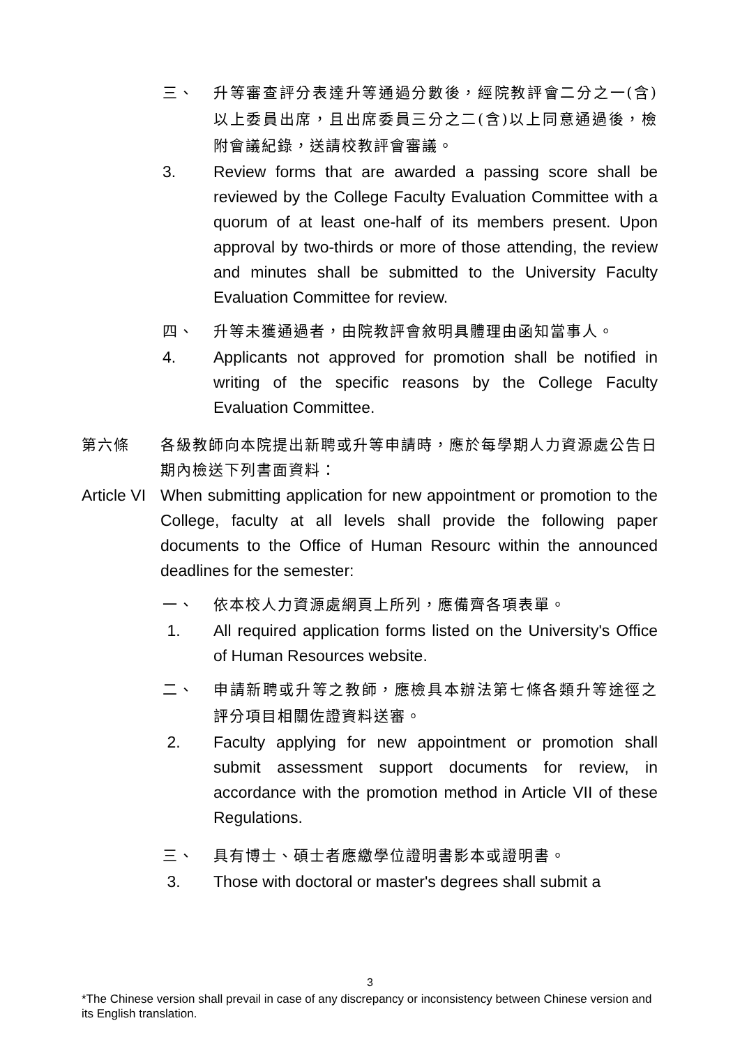三、 升等審查評分表達升等通過分數後，經院教評會二分之一(含)以上委員出席，且出席委員三分之二(含)以上同意通過後，檢附會議紀錄，送請校教評會審議。
3. Review forms that are awarded a passing score shall be reviewed by the College Faculty Evaluation Committee with a quorum of at least one-half of its members present. Upon approval by two-thirds or more of those attending, the review and minutes shall be submitted to the University Faculty Evaluation Committee for review.
四、 升等未獲通過者，由院教評會敘明具體理由函知當事人。
4. Applicants not approved for promotion shall be notified in writing of the specific reasons by the College Faculty Evaluation Committee.
第六條 各級教師向本院提出新聘或升等申請時，應於每學期人力資源處公告日期內檢送下列書面資料：
Article VI
When submitting application for new appointment or promotion to the College, faculty at all levels shall provide the following paper documents to the Office of Human Resourc within the announced deadlines for the semester:
一、 依本校人力資源處網頁上所列，應備齊各項表單。
1. All required application forms listed on the University's Office of Human Resources website.
二、 申請新聘或升等之教師，應檢具本辦法第七條各類升等途徑之評分項目相關佐證資料送審。
2. Faculty applying for new appointment or promotion shall submit assessment support documents for review, in accordance with the promotion method in Article VII of these Regulations.
三、 具有博士、碩士者應繳學位證明書影本或證明書。
3. Those with doctoral or master's degrees shall submit a
3
*The Chinese version shall prevail in case of any discrepancy or inconsistency between Chinese version and its English translation.